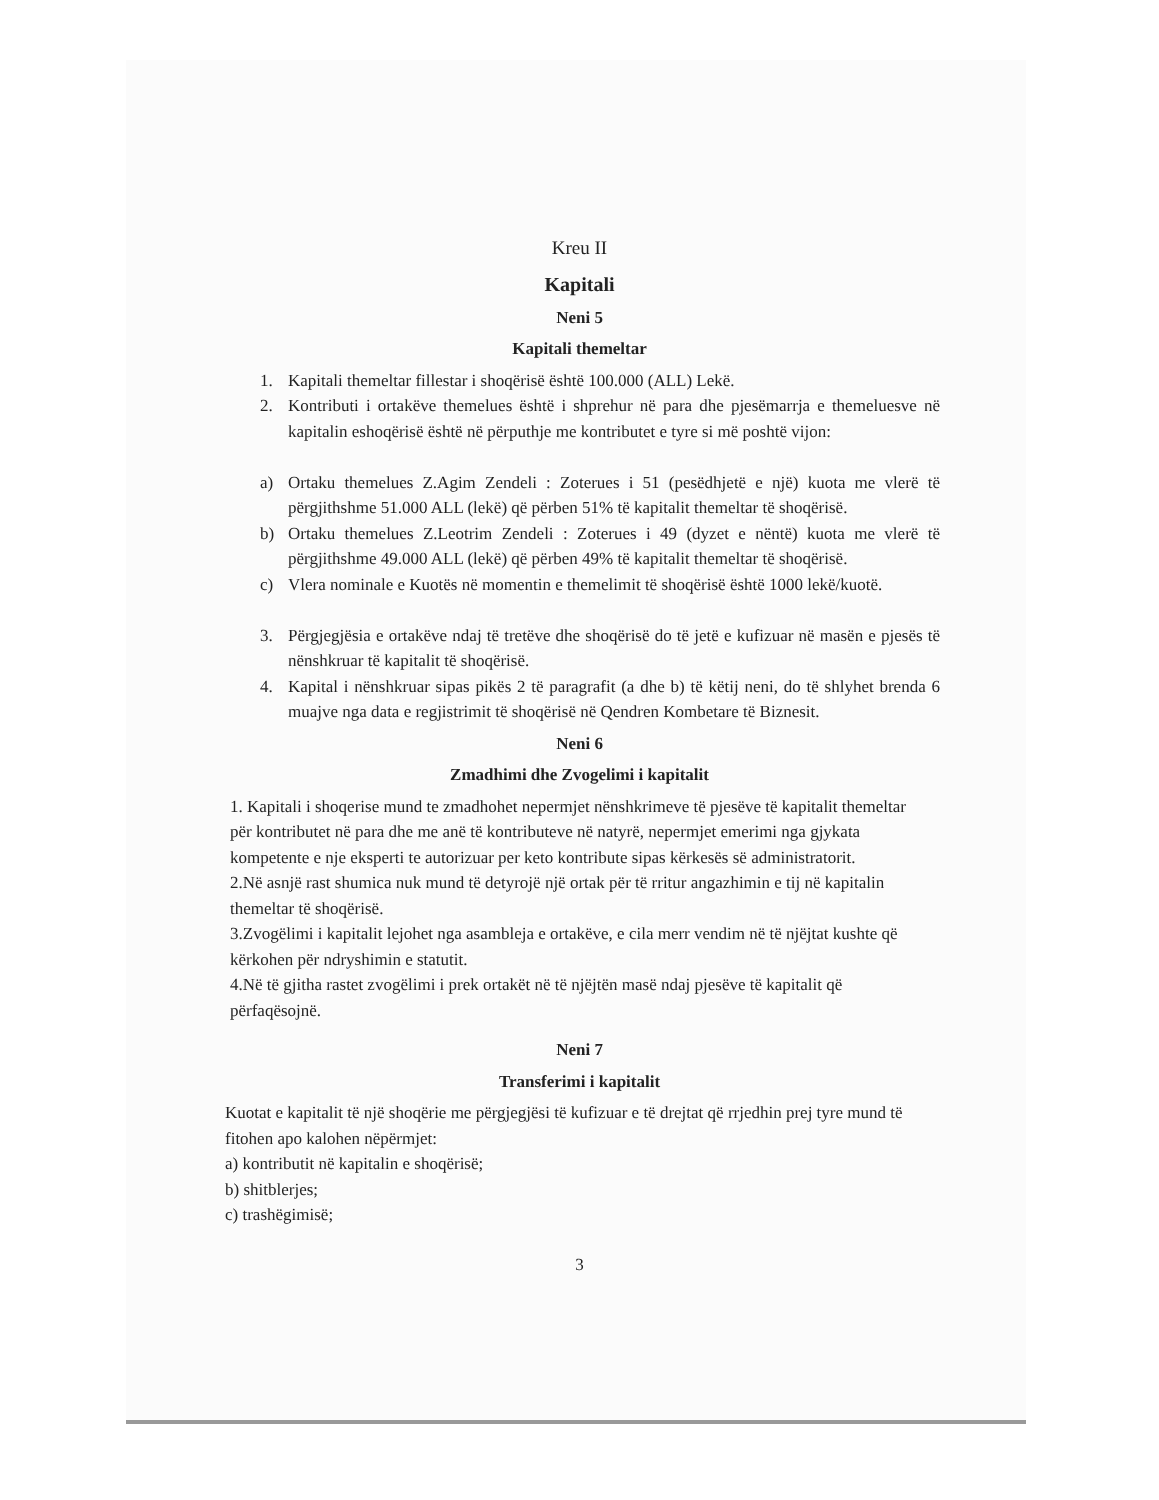Kreu II
Kapitali
Neni 5
Kapitali themeltar
1. Kapitali themeltar fillestar i shoqërisë është 100.000 (ALL) Lekë.
2. Kontributi i ortakëve themelues është i shprehur në para dhe pjesëmarrja e themeluesve në kapitalin eshoqërisë është në përputhje me kontributet e tyre si më poshtë vijon:
a) Ortaku themelues Z.Agim Zendeli : Zoterues i 51 (pesëdhjetë e një) kuota me vlerë të përgjithshme 51.000 ALL (lekë) që përben 51% të kapitalit themeltar të shoqërisë.
b) Ortaku themelues Z.Leotrim Zendeli : Zoterues i 49 (dyzet e nëntë) kuota me vlerë të përgjithshme 49.000 ALL (lekë) që përben 49% të kapitalit themeltar të shoqërisë.
c) Vlera nominale e Kuotës në momentin e themelimit të shoqërisë është 1000 lekë/kuotë.
3. Përgjegjësia e ortakëve ndaj të tretëve dhe shoqërisë do të jetë e kufizuar në masën e pjesës të nënshkruar të kapitalit të shoqërisë.
4. Kapital i nënshkruar sipas pikës 2 të paragrafit (a dhe b) të këtij neni, do të shlyhet brenda 6 muajve nga data e regjistrimit të shoqërisë në Qendren Kombetare të Biznesit.
Neni 6
Zmadhimi dhe Zvogelimi i kapitalit
1. Kapitali i shoqerise mund te zmadhohet nepermjet nënshkrimeve të pjesëve të kapitalit themeltar për kontributet në para dhe me anë të kontributeve në natyrë, nepermjet emerimi nga gjykata kompetente e nje eksperti te autorizuar per keto kontribute sipas kërkesës së administratorit.
2.Në asnjë rast shumica nuk mund të detyrojë një ortak për të rritur angazhimin e tij në kapitalin themeltar të shoqërisë.
3.Zvogëlimi i kapitalit lejohet nga asambleja e ortakëve, e cila merr vendim në të njëjtat kushte që kërkohen për ndryshimin e statutit.
4.Në të gjitha rastet zvogëlimi i prek ortakët në të njëjtën masë ndaj pjesëve të kapitalit që përfaqësojnë.
Neni 7
Transferimi i kapitalit
Kuotat e kapitalit të një shoqërie me përgjegjësi të kufizuar e të drejtat që rrjedhin prej tyre mund të fitohen apo kalohen nëpërmjet:
a) kontributit në kapitalin e shoqërisë;
b) shitblerjes;
c) trashëgimisë;
3